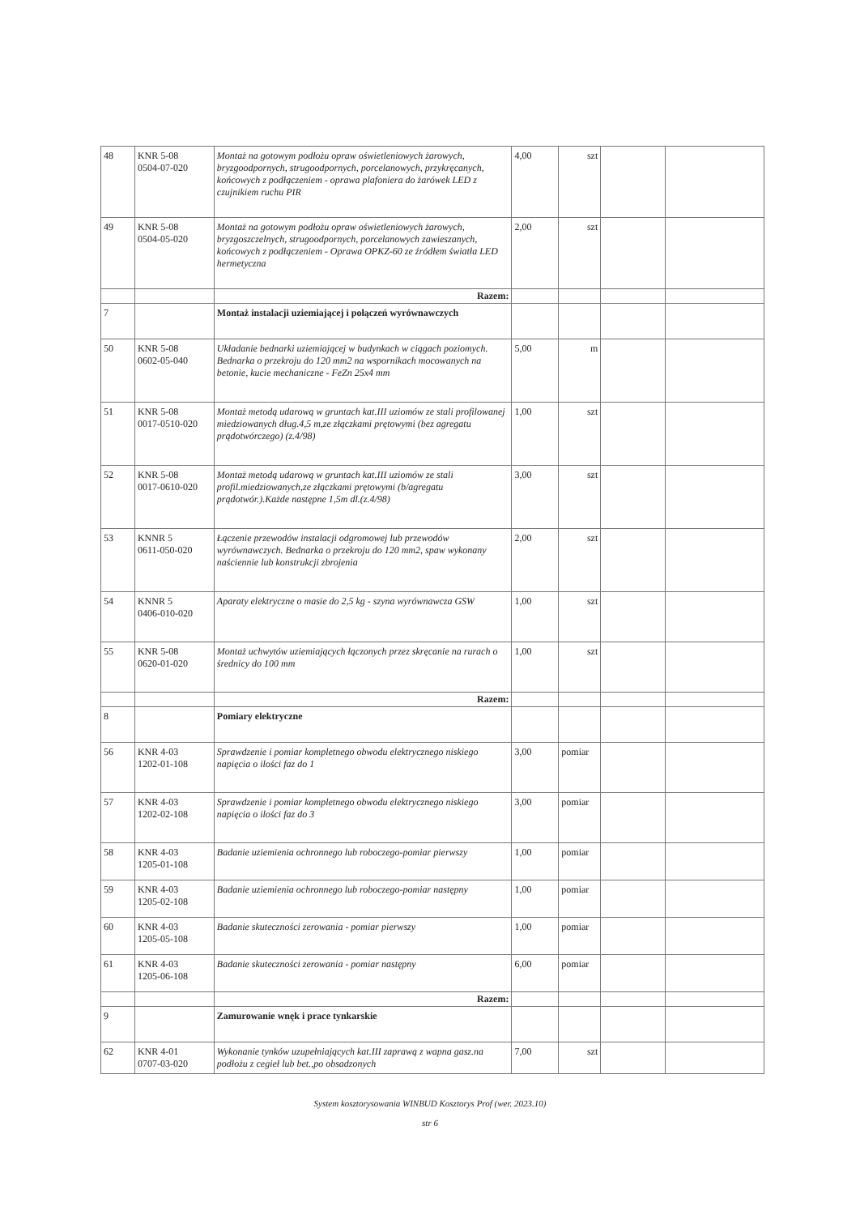| 48 | KNR 5-08 0504-07-020 | Montaż na gotowym podłożu opraw oświetleniowych żarowych, bryzgoodpornych, strugoodpornych, porcelanowych, przykręcanych, końcowych z podłączeniem - oprawa plafoniera do żarówek LED z czujnikiem ruchu PIR | 4,00 | szt | | |
| 49 | KNR 5-08 0504-05-020 | Montaż na gotowym podłożu opraw oświetleniowych żarowych, bryzgoszczelnych, strugoodpornych, porcelanowych zawieszanych, końcowych z podłączeniem - Oprawa OPKZ-60 ze źródłem światła LED hermetyczna | 2,00 | szt | | |
| | | Razem: | | | | |
| 7 | | Montaż instalacji uziemiającej i połączeń wyrównawczych | | | | |
| 50 | KNR 5-08 0602-05-040 | Układanie bednarki uziemiającej w budynkach w ciągach poziomych. Bednarka o przekroju do 120 mm2 na wspornikach mocowanych na betonie, kucie mechaniczne - FeZn 25x4 mm | 5,00 | m | | |
| 51 | KNR 5-08 0017-0510-020 | Montaż metodą udarową w gruntach kat.III uziomów ze stali profilowanej miedziowanych dług.4,5 m,ze złączkami prętowymi (bez agregatu prądotwórczego) (z.4/98) | 1,00 | szt | | |
| 52 | KNR 5-08 0017-0610-020 | Montaż metodą udarową w gruntach kat.III uziomów ze stali profil.miedziowanych,ze złączkami prętowymi (b/agregatu prądotwór.).Każde następne 1,5m dl.(z.4/98) | 3,00 | szt | | |
| 53 | KNNR 5 0611-050-020 | Łączenie przewodów instalacji odgromowej lub przewodów wyrównawczych. Bednarka o przekroju do 120 mm2, spaw wykonany naściennie lub konstrukcji zbrojenia | 2,00 | szt | | |
| 54 | KNNR 5 0406-010-020 | Aparaty elektryczne o masie do 2,5 kg - szyna wyrównawcza GSW | 1,00 | szt | | |
| 55 | KNR 5-08 0620-01-020 | Montaż uchwytów uziemiających łączonych przez skręcanie na rurach o średnicy do 100 mm | 1,00 | szt | | |
| | | Razem: | | | | |
| 8 | | Pomiary elektryczne | | | | |
| 56 | KNR 4-03 1202-01-108 | Sprawdzenie i pomiar kompletnego obwodu elektrycznego niskiego napięcia o ilości faz do 1 | 3,00 | pomiar | | |
| 57 | KNR 4-03 1202-02-108 | Sprawdzenie i pomiar kompletnego obwodu elektrycznego niskiego napięcia o ilości faz do 3 | 3,00 | pomiar | | |
| 58 | KNR 4-03 1205-01-108 | Badanie uziemienia ochronnego lub roboczego-pomiar pierwszy | 1,00 | pomiar | | |
| 59 | KNR 4-03 1205-02-108 | Badanie uziemienia ochronnego lub roboczego-pomiar następny | 1,00 | pomiar | | |
| 60 | KNR 4-03 1205-05-108 | Badanie skuteczności zerowania - pomiar pierwszy | 1,00 | pomiar | | |
| 61 | KNR 4-03 1205-06-108 | Badanie skuteczności zerowania - pomiar następny | 6,00 | pomiar | | |
| | | Razem: | | | | |
| 9 | | Zamurowanie wnęk i prace tynkarskie | | | | |
| 62 | KNR 4-01 0707-03-020 | Wykonanie tynków uzupełniających kat.III zaprawą z wapna gasz.na podłożu z cegieł lub bet.,po obsadzonych | 7,00 | szt | | |
System kosztorysowania WINBUD Kosztorys Prof (wer. 2023.10)
str 6